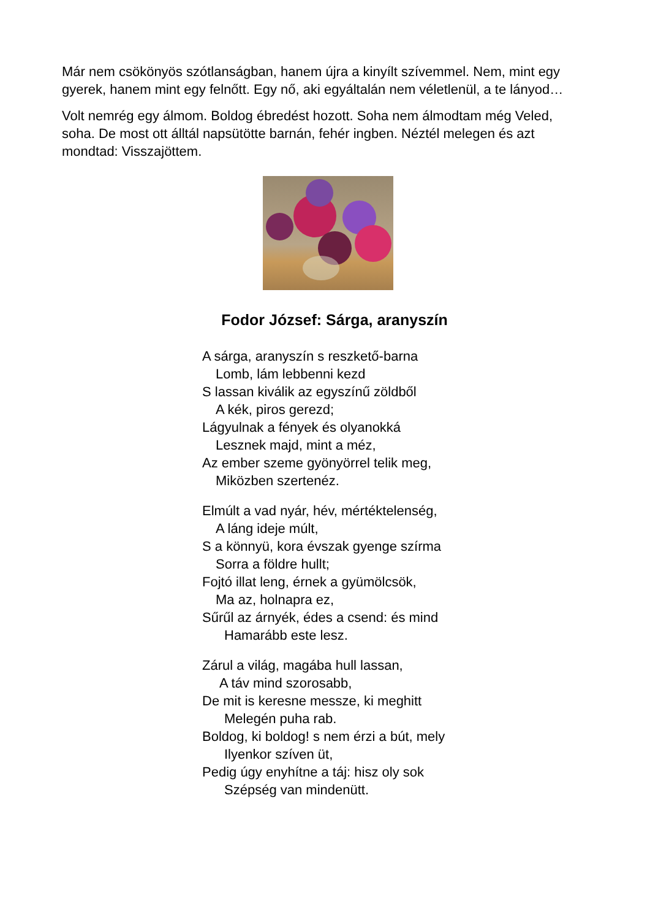Már nem csökönyös szótlanságban, hanem újra a kinyílt szívemmel. Nem, mint egy gyerek, hanem mint egy felnőtt. Egy nő, aki egyáltalán nem véletlenül, a te lányod…
Volt nemrég egy álmom. Boldog ébredést hozott. Soha nem álmodtam még Veled, soha. De most ott álltál napsütötte barnán, fehér ingben. Néztél melegen és azt mondtad: Visszajöttem.
Fodor József: Sárga, aranyszín
A sárga, aranyszín s reszkető-barna
Lomb, lám lebbenni kezd
S lassan kiválik az egyszínű zöldből
A kék, piros gerezd;
Lágyulnak a fények és olyanokká
Lesznek majd, mint a méz,
Az ember szeme gyönyörrel telik meg,
Miközben szertenéz.
Elmúlt a vad nyár, hév, mértéktelenség,
A láng ideje múlt,
S a könnyü, kora évszak gyenge szírma
Sorra a földre hullt;
Fojtó illat leng, érnek a gyümölcsök,
Ma az, holnapra ez,
Sűrűl az árnyék, édes a csend: és mind
Hamarább este lesz.
Zárul a világ, magába hull lassan,
A táv mind szorosabb,
De mit is keresne messze, ki meghitt
Melegén puha rab.
Boldog, ki boldog! s nem érzi a bút, mely
Ilyenkor szíven üt,
Pedig úgy enyhítne a táj: hisz oly sok
Szépség van mindenütt.